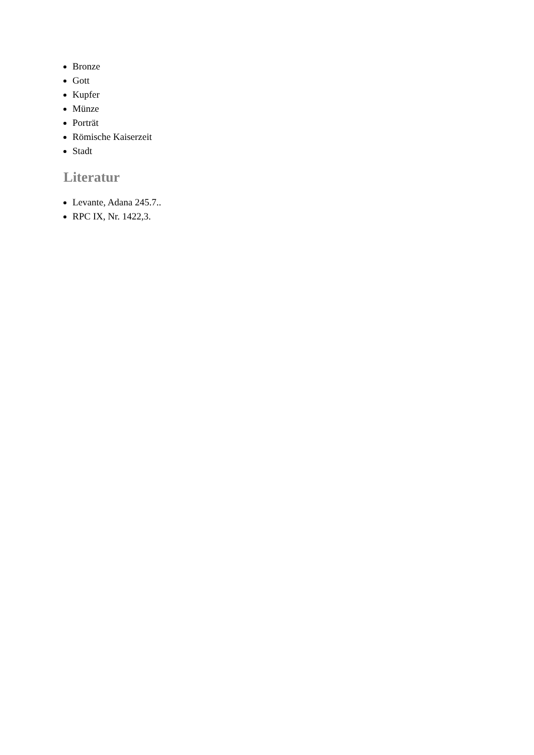Bronze
Gott
Kupfer
Münze
Porträt
Römische Kaiserzeit
Stadt
Literatur
Levante, Adana 245.7..
RPC IX, Nr. 1422,3.